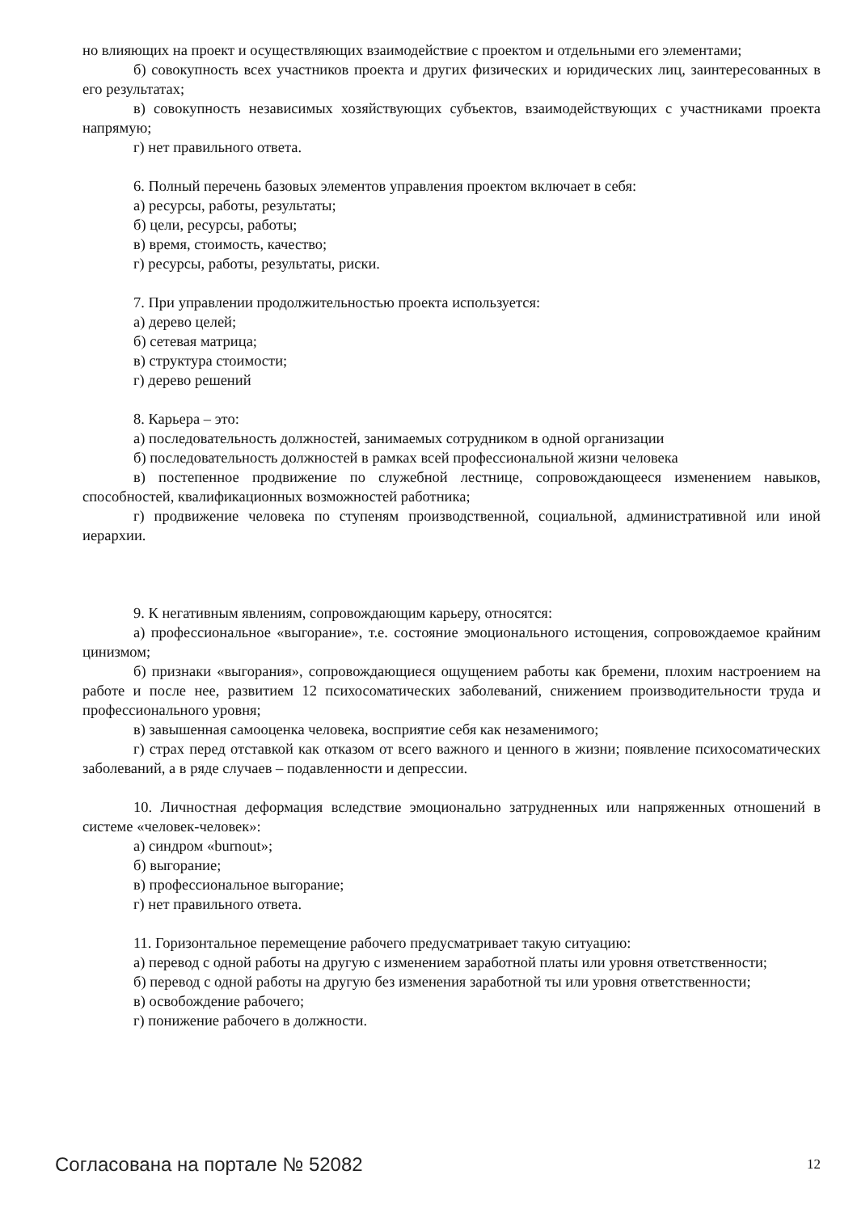но влияющих на проект и осуществляющих взаимодействие с проектом и отдельными его элементами;
б) совокупность всех участников проекта и других физических и юридических лиц, заинтересованных в его результатах;
в) совокупность независимых хозяйствующих субъектов, взаимодействующих с участниками проекта напрямую;
г) нет правильного ответа.
6. Полный перечень базовых элементов управления проектом включает в себя:
а) ресурсы, работы, результаты;
б) цели, ресурсы, работы;
в) время, стоимость, качество;
г) ресурсы, работы, результаты, риски.
7. При управлении продолжительностью проекта используется:
а) дерево целей;
б) сетевая матрица;
в) структура стоимости;
г) дерево решений
8. Карьера – это:
а) последовательность должностей, занимаемых сотрудником в одной организации
б) последовательность должностей в рамках всей профессиональной жизни человека
в) постепенное продвижение по служебной лестнице, сопровождающееся изменением навыков, способностей, квалификационных возможностей работника;
г) продвижение человека по ступеням производственной, социальной, административной или иной иерархии.
9. К негативным явлениям, сопровождающим карьеру, относятся:
а) профессиональное «выгорание», т.е. состояние эмоционального истощения, сопровождаемое крайним цинизмом;
б) признаки «выгорания», сопровождающиеся ощущением работы как бремени, плохим настроением на работе и после нее, развитием 12 психосоматических заболеваний, снижением производительности труда и профессионального уровня;
в) завышенная самооценка человека, восприятие себя как незаменимого;
г) страх перед отставкой как отказом от всего важного и ценного в жизни; появление психосоматических заболеваний, а в ряде случаев – подавленности и депрессии.
10. Личностная деформация вследствие эмоционально затрудненных или напряженных отношений в системе «человек-человек»:
а) синдром «burnout»;
б) выгорание;
в) профессиональное выгорание;
г) нет правильного ответа.
11. Горизонтальное перемещение рабочего предусматривает такую ситуацию:
а) перевод с одной работы на другую с изменением заработной платы или уровня ответственности;
б) перевод с одной работы на другую без изменения заработной ты или уровня ответственности;
в) освобождение рабочего;
г) понижение рабочего в должности.
Согласована на портале № 52082 12